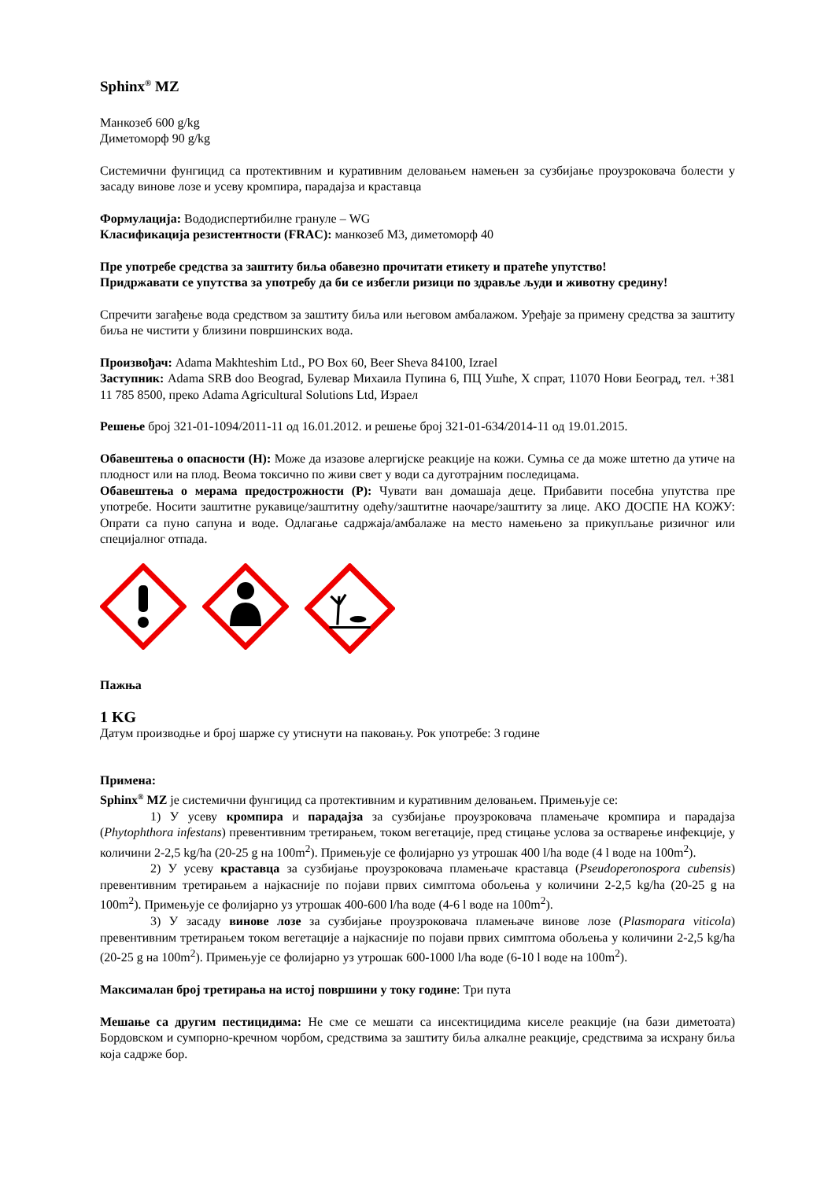Sphinx<sup>®</sup> MZ
Манкозеб 600 g/kg
Диметоморф 90 g/kg
Системични фунгицид са протективним и куративним деловањем намењен за сузбијање проузроковача болести у засаду винове лозе и усеву кромпира, парадајза и краставца
Формулација: Вододиспертибилне грануле – WG
Класификација резистентности (FRAC): манкозеб М3, диметоморф 40
Пре употребе средства за заштиту биља обавезно прочитати етикету и пратеће упутство!
Придржавати се упутства за употребу да би се избегли ризици по здравље људи и животну средину!
Спречити загађење вода средством за заштиту биља или његовом амбалажом. Уређаје за примену средства за заштиту биља не чистити у близини површинских вода.
Произвођач: Adama Makhteshim Ltd., PO Box 60, Beer Sheva 84100, Izrael
Заступник: Adama SRB doo Beograd, Булевар Михаила Пупина 6, ПЦ Ушће, X спрат, 11070 Нови Београд, тел. +381 11 785 8500, преко Adama Agricultural Solutions Ltd, Израел
Решење број 321-01-1094/2011-11 од 16.01.2012. и решење број 321-01-634/2014-11 од 19.01.2015.
Обавештења о опасности (H): Може да изазове алергијске реакције на кожи. Сумња се да може штетно да утиче на плодност или на плод. Веома токсично по живи свет у води са дуготрајним последицама.
Обавештења о мерама предострожности (P): Чувати ван домашаја деце. Прибавити посебна упутства пре употребе. Носити заштитне рукавице/заштитну одећу/заштитне наочаре/заштиту за лице. АКО ДОСПЕ НА КОЖУ: Опрати са пуно сапуна и воде. Одлагање садржаја/амбалаже на место намењено за прикупљање ризичног или специјалног отпада.
Пажња
1 KG
Датум производње и број шарже су утиснути на паковању. Рок употребе: 3 године
Примена:
Sphinx<sup>®</sup> MZ је системични фунгицид са протективним и куративним деловањем. Примењује се:
1) У усеву кромпира и парадајза за сузбијање проузроковача пламењаче кромпира и парадајза (Phytophthora infestans) превентивним третирањем, током вегетације, пред стицање услова за остварење инфекције, у количини 2-2,5 kg/ha (20-25 g на 100m<sup>2</sup>). Примењује се фолијарно уз утрошак 400 l/ha воде (4 l воде на 100m<sup>2</sup>).
2) У усеву краставца за сузбијање проузроковача пламењаче краставца (Pseudoperonospora cubensis) превентивним третирањем а најкасније по појави првих симптома обољења у количини 2-2,5 kg/ha (20-25 g на 100m<sup>2</sup>). Примењује се фолијарно уз утрошак 400-600 l/ha воде (4-6 l воде на 100m<sup>2</sup>).
3) У засаду винове лозе за сузбијање проузроковача пламењаче винове лозе (Plasmopara viticola) превентивним третирањем током вегетације а најкасније по појави првих симптома обољења у количини 2-2,5 kg/ha (20-25 g на 100m<sup>2</sup>). Примењује се фолијарно уз утрошак 600-1000 l/ha воде (6-10 l воде на 100m<sup>2</sup>).
Максималан број третирања на истој површини у току године: Три пута
Мешање са другим пестицидима: Не сме се мешати са инсектицидима киселе реакције (на бази диметоата) Бордовском и сумпорно-кречном чорбом, средствима за заштиту биља алкалне реакције, средствима за исхрану биља која садрже бор.